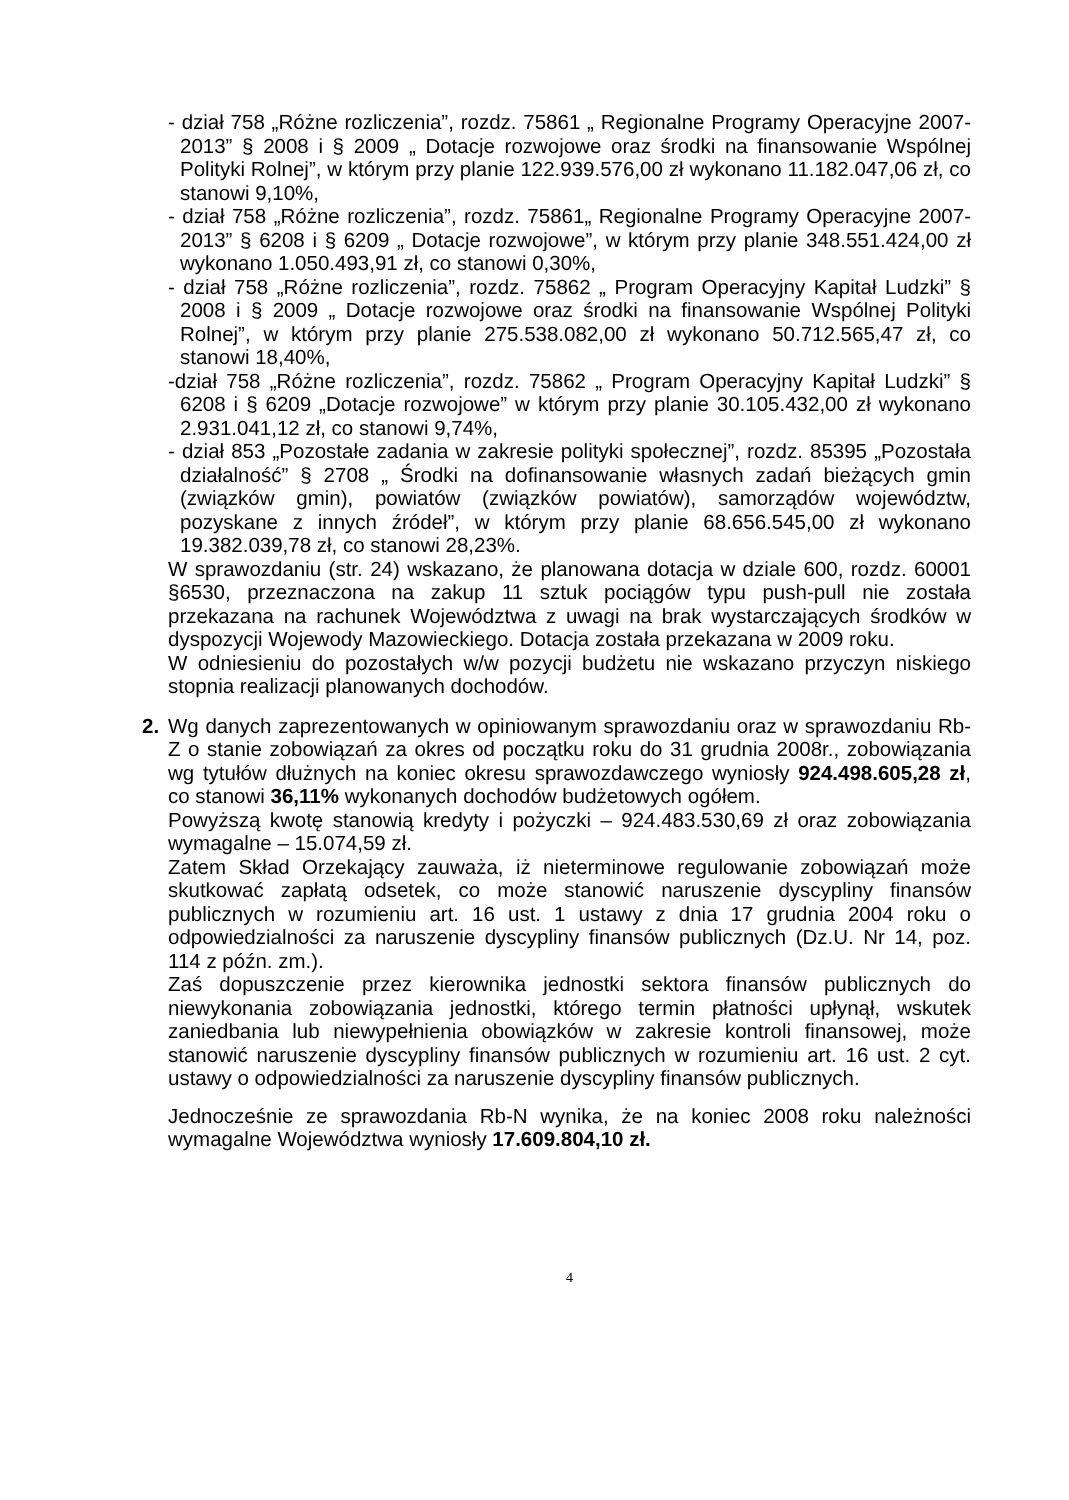- dział 758 „Różne rozliczenia”, rozdz. 75861 „ Regionalne Programy Operacyjne 2007-2013” § 2008 i § 2009 „ Dotacje rozwojowe oraz środki na finansowanie Wspólnej Polityki Rolnej”, w którym przy planie 122.939.576,00 zł wykonano 11.182.047,06 zł, co stanowi 9,10%,
- dział 758 „Różne rozliczenia”, rozdz. 75861„ Regionalne Programy Operacyjne 2007-2013” § 6208 i § 6209 „ Dotacje rozwojowe”, w którym przy planie 348.551.424,00 zł wykonano 1.050.493,91 zł, co stanowi 0,30%,
- dział 758 „Różne rozliczenia”, rozdz. 75862 „ Program Operacyjny Kapitał Ludzki” § 2008 i § 2009 „ Dotacje rozwojowe oraz środki na finansowanie Wspólnej Polityki Rolnej”, w którym przy planie 275.538.082,00 zł wykonano 50.712.565,47 zł, co stanowi 18,40%,
-dział 758 „Różne rozliczenia”, rozdz. 75862 „ Program Operacyjny Kapitał Ludzki” § 6208 i § 6209 „Dotacje rozwojowe” w którym przy planie 30.105.432,00 zł wykonano 2.931.041,12 zł, co stanowi 9,74%,
- dział 853 „Pozostałe zadania w zakresie polityki społecznej”, rozdz. 85395 „Pozostała działalność” § 2708 „ Środki na dofinansowanie własnych zadań bieżących gmin (związków gmin), powiatów (związków powiatów), samorządów województw, pozyskane z innych źródeł”, w którym przy planie 68.656.545,00 zł wykonano 19.382.039,78 zł, co stanowi 28,23%.
W sprawozdaniu (str. 24) wskazano, że planowana dotacja w dziale 600, rozdz. 60001 §6530, przeznaczona na zakup 11 sztuk pociągów typu push-pull nie została przekazana na rachunek Województwa z uwagi na brak wystarczających środków w dyspozycji Wojewody Mazowieckiego. Dotacja została przekazana w 2009 roku.
W odniesieniu do pozostałych w/w pozycji budżetu nie wskazano przyczyn niskiego stopnia realizacji planowanych dochodów.
2. Wg danych zaprezentowanych w opiniowanym sprawozdaniu oraz w sprawozdaniu Rb-Z o stanie zobowiązań za okres od początku roku do 31 grudnia 2008r., zobowiązania wg tytułów dłużnych na koniec okresu sprawozdawczego wyniosły 924.498.605,28 zł, co stanowi 36,11% wykonanych dochodów budżetowych ogółem.
Powyższą kwotę stanowią kredyty i pożyczki – 924.483.530,69 zł oraz zobowiązania wymagalne – 15.074,59 zł.
Zatem Skład Orzekający zauważa, iż nieterminowe regulowanie zobowiązań może skutkować zapłatą odsetek, co może stanowić naruszenie dyscypliny finansów publicznych w rozumieniu art. 16 ust. 1 ustawy z dnia 17 grudnia 2004 roku o odpowiedzialności za naruszenie dyscypliny finansów publicznych (Dz.U. Nr 14, poz. 114 z późn. zm.).
Zaś dopuszczenie przez kierownika jednostki sektora finansów publicznych do niewykonania zobowiązania jednostki, którego termin płatności upłynął, wskutek zaniedbania lub niewypełnienia obowiązków w zakresie kontroli finansowej, może stanowić naruszenie dyscypliny finansów publicznych w rozumieniu art. 16 ust. 2 cyt. ustawy o odpowiedzialności za naruszenie dyscypliny finansów publicznych.
Jednocześnie ze sprawozdania Rb-N wynika, że na koniec 2008 roku należności wymagalne Województwa wyniosły 17.609.804,10 zł.
4